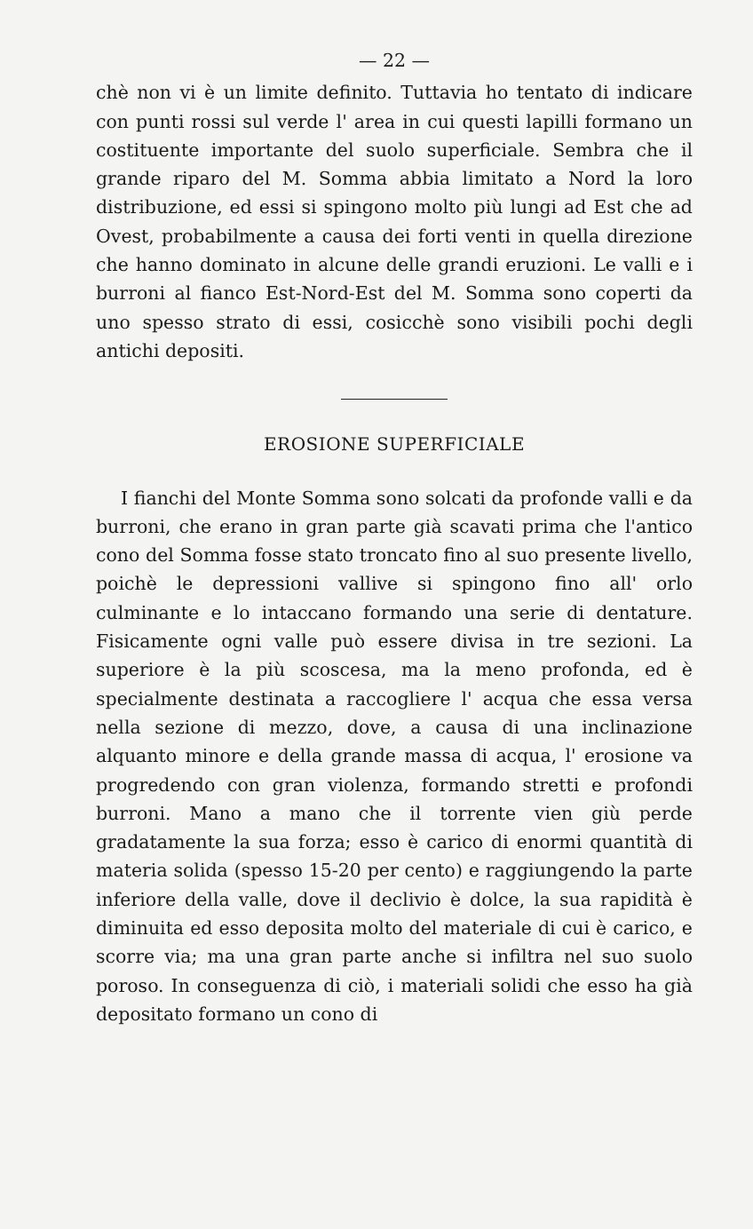— 22 —
chè non vi è un limite definito. Tuttavia ho tentato di indicare con punti rossi sul verde l' area in cui questi lapilli formano un costituente importante del suolo superficiale. Sembra che il grande riparo del M. Somma abbia limitato a Nord la loro distribuzione, ed essi si spingono molto più lungi ad Est che ad Ovest, probabilmente a causa dei forti venti in quella direzione che hanno dominato in alcune delle grandi eruzioni. Le valli e i burroni al fianco Est-Nord-Est del M. Somma sono coperti da uno spesso strato di essi, cosicchè sono visibili pochi degli antichi depositi.
EROSIONE SUPERFICIALE
I fianchi del Monte Somma sono solcati da profonde valli e da burroni, che erano in gran parte già scavati prima che l'antico cono del Somma fosse stato troncato fino al suo presente livello, poichè le depressioni vallive si spingono fino all' orlo culminante e lo intaccano formando una serie di dentature. Fisicamente ogni valle può essere divisa in tre sezioni. La superiore è la più scoscesa, ma la meno profonda, ed è specialmente destinata a raccogliere l' acqua che essa versa nella sezione di mezzo, dove, a causa di una inclinazione alquanto minore e della grande massa di acqua, l' erosione va progredendo con gran violenza, formando stretti e profondi burroni. Mano a mano che il torrente vien giù perde gradatamente la sua forza; esso è carico di enormi quantità di materia solida (spesso 15-20 per cento) e raggiungendo la parte inferiore della valle, dove il declivio è dolce, la sua rapidità è diminuita ed esso deposita molto del materiale di cui è carico, e scorre via; ma una gran parte anche si infiltra nel suo suolo poroso. In conseguenza di ciò, i materiali solidi che esso ha già depositato formano un cono di